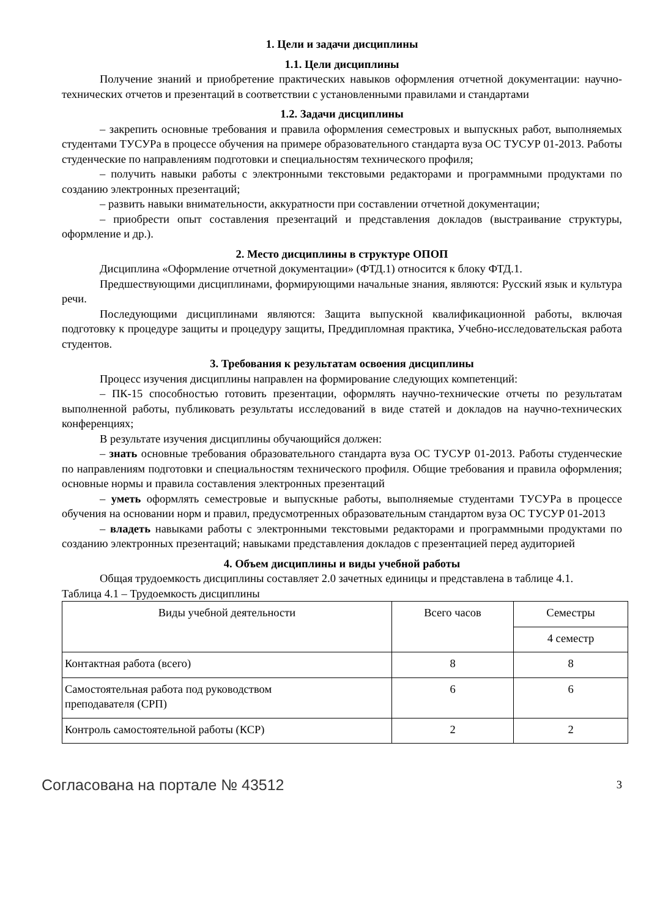1. Цели и задачи дисциплины
1.1. Цели дисциплины
Получение знаний и приобретение практических навыков оформления отчетной документации: научно-технических отчетов и презентаций в соответствии с установленными правилами и стандартами
1.2. Задачи дисциплины
– закрепить основные требования и правила оформления семестровых и выпускных работ, выполняемых студентами ТУСУРа в процессе обучения на примере образовательного стандарта вуза ОС ТУСУР 01-2013. Работы студенческие по направлениям подготовки и специальностям технического профиля;
– получить навыки работы с электронными текстовыми редакторами и программными продуктами по созданию электронных презентаций;
– развить навыки внимательности, аккуратности при составлении отчетной документации;
– приобрести опыт составления презентаций и представления докладов (выстраивание структуры, оформление и др.).
2. Место дисциплины в структуре ОПОП
Дисциплина «Оформление отчетной документации» (ФТД.1) относится к блоку ФТД.1.
Предшествующими дисциплинами, формирующими начальные знания, являются: Русский язык и культура речи.
Последующими дисциплинами являются: Защита выпускной квалификационной работы, включая подготовку к процедуре защиты и процедуру защиты, Преддипломная практика, Учебно-исследовательская работа студентов.
3. Требования к результатам освоения дисциплины
Процесс изучения дисциплины направлен на формирование следующих компетенций:
– ПК-15 способностью готовить презентации, оформлять научно-технические отчеты по результатам выполненной работы, публиковать результаты исследований в виде статей и докладов на научно-технических конференциях;
В результате изучения дисциплины обучающийся должен:
– знать основные требования образовательного стандарта вуза ОС ТУСУР 01-2013. Работы студенческие по направлениям подготовки и специальностям технического профиля. Общие требования и правила оформления; основные нормы и правила составления электронных презентаций
– уметь оформлять семестровые и выпускные работы, выполняемые студентами ТУСУРа в процессе обучения на основании норм и правил, предусмотренных образовательным стандартом вуза ОС ТУСУР 01-2013
– владеть навыками работы с электронными текстовыми редакторами и программными продуктами по созданию электронных презентаций; навыками представления докладов с презентацией перед аудиторией
4. Объем дисциплины и виды учебной работы
Общая трудоемкость дисциплины составляет 2.0 зачетных единицы и представлена в таблице 4.1.
Таблица 4.1 – Трудоемкость дисциплины
| Виды учебной деятельности | Всего часов | Семестры |
| --- | --- | --- |
| | | 4 семестр |
| Контактная работа (всего) | 8 | 8 |
| Самостоятельная работа под руководством преподавателя (СРП) | 6 | 6 |
| Контроль самостоятельной работы (КСР) | 2 | 2 |
Согласована на портале № 43512 3